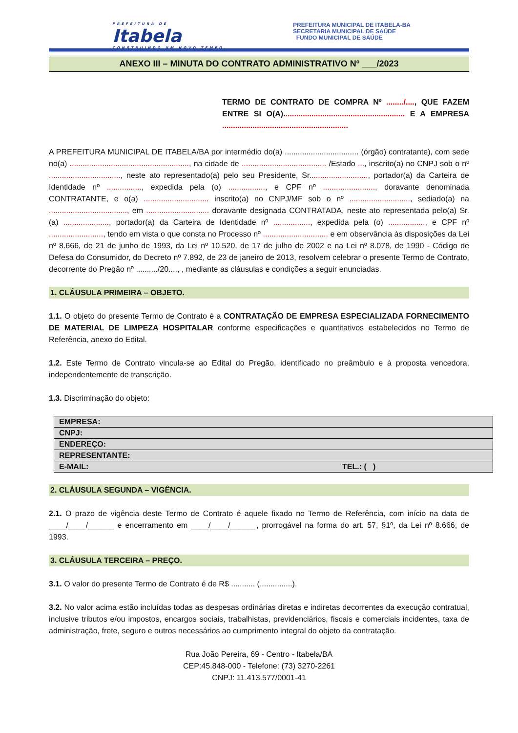PREFEITURA DE
Itabela
CONSTRUINDO UM NOVO TEMPO.
PREFEITURA MUNICIPAL DE ITABELA-BA
SECRETARIA MUNICIPAL DE SAÚDE
FUNDO MUNICIPAL DE SAÚDE
ANEXO III – MINUTA DO CONTRATO ADMINISTRATIVO Nº ___/2023
TERMO DE CONTRATO DE COMPRA Nº ......../...., QUE FAZEM ENTRE SI O(A)........................................................ E A EMPRESA ..........................................................
A PREFEITURA MUNICIPAL DE ITABELA/BA por intermédio do(a) .................................. (órgão) contratante), com sede no(a) ......................................................., na cidade de ....................................... /Estado ..., inscrito(a) no CNPJ sob o nº ................................., neste ato representado(a) pelo seu Presidente, Sr..........................., portador(a) da Carteira de Identidade nº ................, expedida pela (o) ................., e CPF nº ........................, doravante denominada CONTRATANTE, e o(a) .............................. inscrito(a) no CNPJ/MF sob o nº ............................, sediado(a) na ...................................., em ............................. doravante designada CONTRATADA, neste ato representada pelo(a) Sr.(a) ....................., portador(a) da Carteira de Identidade nº ................., expedida pela (o) ................., e CPF nº ........................., tendo em vista o que consta no Processo nº .............................. e em observância às disposições da Lei nº 8.666, de 21 de junho de 1993, da Lei nº 10.520, de 17 de julho de 2002 e na Lei nº 8.078, de 1990 - Código de Defesa do Consumidor, do Decreto nº 7.892, de 23 de janeiro de 2013, resolvem celebrar o presente Termo de Contrato, decorrente do Pregão nº ........../20...., , mediante as cláusulas e condições a seguir enunciadas.
1. CLÁUSULA PRIMEIRA – OBJETO.
1.1. O objeto do presente Termo de Contrato é a CONTRATAÇÃO DE EMPRESA ESPECIALIZADA FORNECIMENTO DE MATERIAL DE LIMPEZA HOSPITALAR conforme especificações e quantitativos estabelecidos no Termo de Referência, anexo do Edital.
1.2. Este Termo de Contrato vincula-se ao Edital do Pregão, identificado no preâmbulo e à proposta vencedora, independentemente de transcrição.
1.3. Discriminação do objeto:
| EMPRESA: | |
| CNPJ: | |
| ENDEREÇO: | |
| REPRESENTANTE: | |
| E-MAIL: | TEL.: ( ) |
2. CLÁUSULA SEGUNDA – VIGÊNCIA.
2.1. O prazo de vigência deste Termo de Contrato é aquele fixado no Termo de Referência, com início na data de ____/____/______ e encerramento em ____/____/______, prorrogável na forma do art. 57, §1º, da Lei nº 8.666, de 1993.
3. CLÁUSULA TERCEIRA – PREÇO.
3.1. O valor do presente Termo de Contrato é de R$ ........... (...............).
3.2. No valor acima estão incluídas todas as despesas ordinárias diretas e indiretas decorrentes da execução contratual, inclusive tributos e/ou impostos, encargos sociais, trabalhistas, previdenciários, fiscais e comerciais incidentes, taxa de administração, frete, seguro e outros necessários ao cumprimento integral do objeto da contratação.
Rua João Pereira, 69 - Centro - Itabela/BA
CEP:45.848-000 - Telefone: (73) 3270-2261
CNPJ: 11.413.577/0001-41